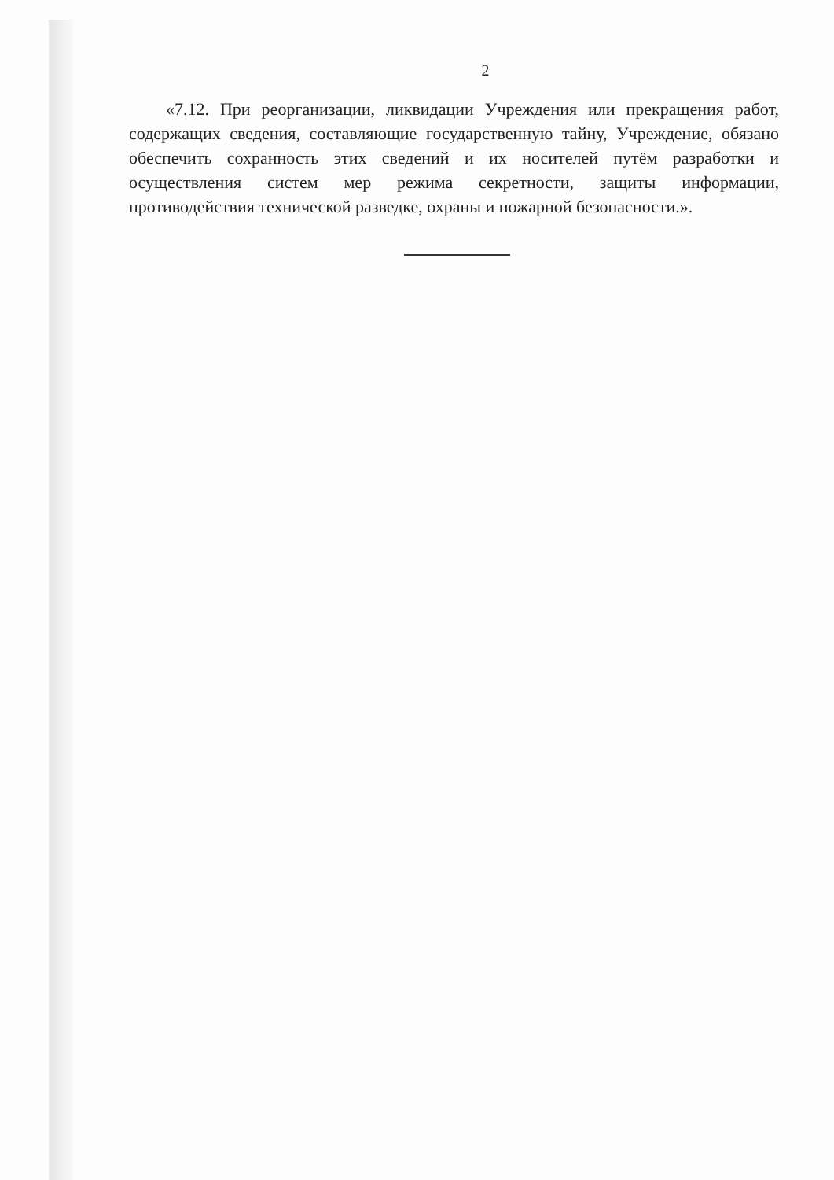2
«7.12. При реорганизации, ликвидации Учреждения или прекращения работ, содержащих сведения, составляющие государственную тайну, Учреждение, обязано обеспечить сохранность этих сведений и их носителей путём разработки и осуществления систем мер режима секретности, защиты информации, противодействия технической разведке, охраны и пожарной безопасности.».